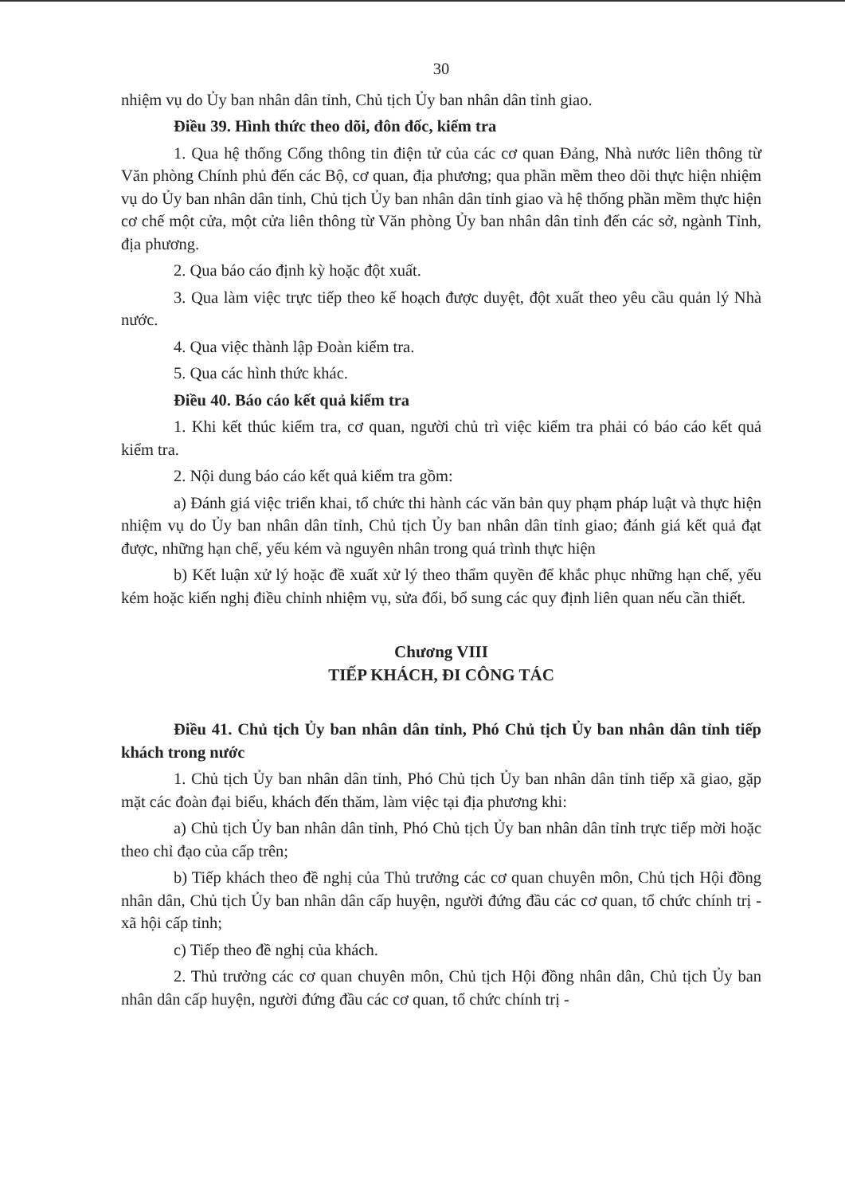30
nhiệm vụ do Ủy ban nhân dân tỉnh, Chủ tịch Ủy ban nhân dân tỉnh giao.
Điều 39. Hình thức theo dõi, đôn đốc, kiểm tra
1. Qua hệ thống Cổng thông tin điện tử của các cơ quan Đảng, Nhà nước liên thông từ Văn phòng Chính phủ đến các Bộ, cơ quan, địa phương; qua phần mềm theo dõi thực hiện nhiệm vụ do Ủy ban nhân dân tỉnh, Chủ tịch Ủy ban nhân dân tỉnh giao và hệ thống phần mềm thực hiện cơ chế một cửa, một cửa liên thông từ Văn phòng Ủy ban nhân dân tỉnh đến các sở, ngành Tỉnh, địa phương.
2. Qua báo cáo định kỳ hoặc đột xuất.
3. Qua làm việc trực tiếp theo kế hoạch được duyệt, đột xuất theo yêu cầu quản lý Nhà nước.
4. Qua việc thành lập Đoàn kiểm tra.
5. Qua các hình thức khác.
Điều 40. Báo cáo kết quả kiểm tra
1. Khi kết thúc kiểm tra, cơ quan, người chủ trì việc kiểm tra phải có báo cáo kết quả kiểm tra.
2. Nội dung báo cáo kết quả kiểm tra gồm:
a) Đánh giá việc triển khai, tổ chức thi hành các văn bản quy phạm pháp luật và thực hiện nhiệm vụ do Ủy ban nhân dân tỉnh, Chủ tịch Ủy ban nhân dân tỉnh giao; đánh giá kết quả đạt được, những hạn chế, yếu kém và nguyên nhân trong quá trình thực hiện
b) Kết luận xử lý hoặc đề xuất xử lý theo thẩm quyền để khắc phục những hạn chế, yếu kém hoặc kiến nghị điều chỉnh nhiệm vụ, sửa đổi, bổ sung các quy định liên quan nếu cần thiết.
Chương VIII
TIẾP KHÁCH, ĐI CÔNG TÁC
Điều 41. Chủ tịch Ủy ban nhân dân tỉnh, Phó Chủ tịch Ủy ban nhân dân tỉnh tiếp khách trong nước
1. Chủ tịch Ủy ban nhân dân tỉnh, Phó Chủ tịch Ủy ban nhân dân tỉnh tiếp xã giao, gặp mặt các đoàn đại biểu, khách đến thăm, làm việc tại địa phương khi:
a) Chủ tịch Ủy ban nhân dân tỉnh, Phó Chủ tịch Ủy ban nhân dân tỉnh trực tiếp mời hoặc theo chỉ đạo của cấp trên;
b) Tiếp khách theo đề nghị của Thủ trưởng các cơ quan chuyên môn, Chủ tịch Hội đồng nhân dân, Chủ tịch Ủy ban nhân dân cấp huyện, người đứng đầu các cơ quan, tổ chức chính trị - xã hội cấp tỉnh;
c) Tiếp theo đề nghị của khách.
2. Thủ trưởng các cơ quan chuyên môn, Chủ tịch Hội đồng nhân dân, Chủ tịch Ủy ban nhân dân cấp huyện, người đứng đầu các cơ quan, tổ chức chính trị -